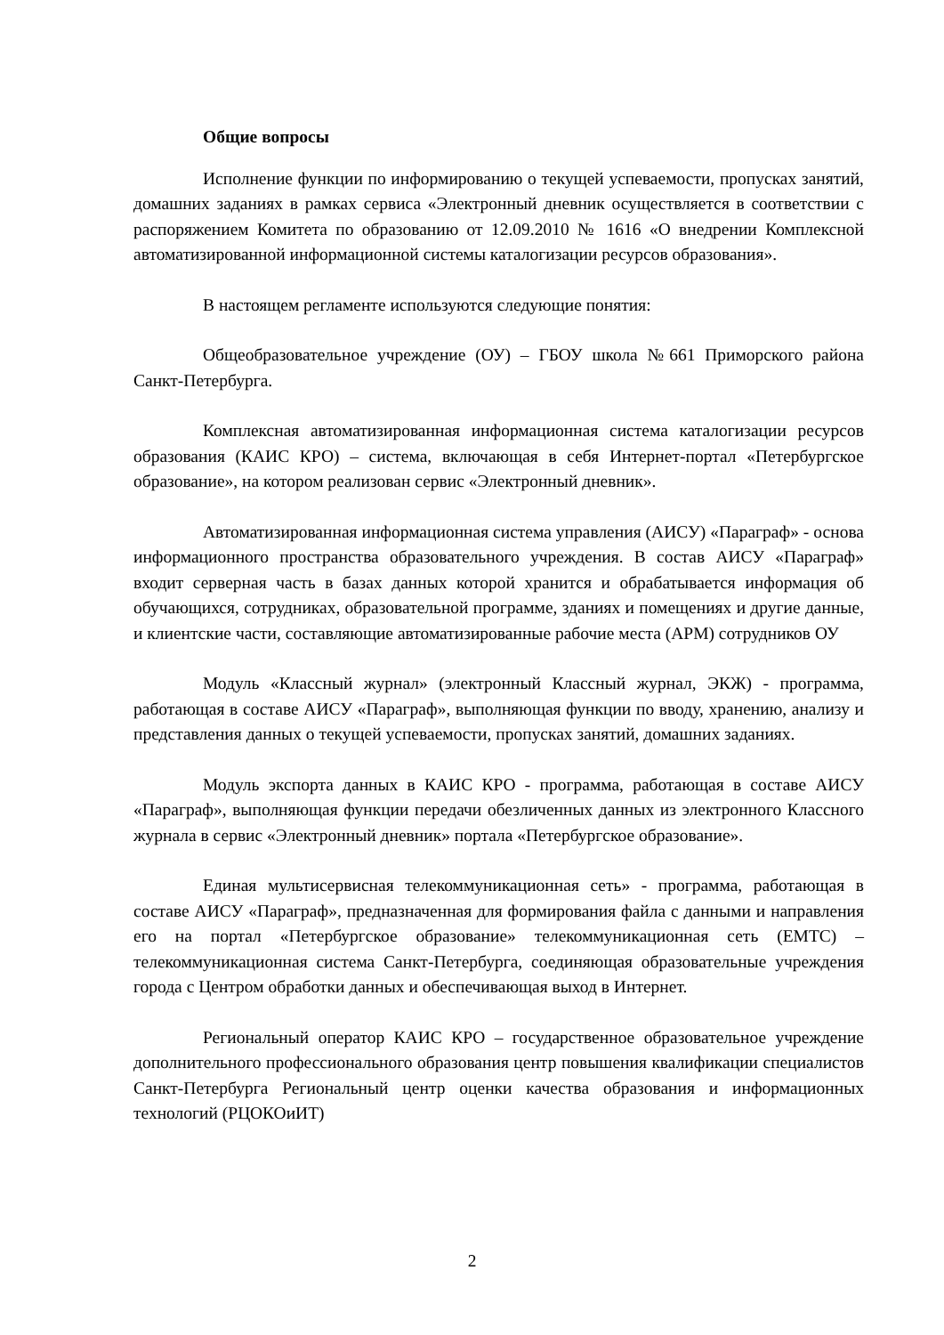Общие вопросы
Исполнение функции по информированию о текущей успеваемости, пропусках занятий, домашних заданиях в рамках сервиса «Электронный дневник осуществляется в соответствии с распоряжением Комитета по образованию от 12.09.2010 № 1616 «О внедрении Комплексной автоматизированной информационной системы каталогизации ресурсов образования».
В настоящем регламенте используются следующие понятия:
Общеобразовательное учреждение (ОУ) – ГБОУ школа №661 Приморского района Санкт-Петербурга.
Комплексная автоматизированная информационная система каталогизации ресурсов образования (КАИС КРО) – система, включающая в себя Интернет-портал «Петербургское образование», на котором реализован сервис «Электронный дневник».
Автоматизированная информационная система управления (АИСУ) «Параграф» - основа информационного пространства образовательного учреждения. В состав АИСУ «Параграф» входит серверная часть в базах данных которой хранится и обрабатывается информация об обучающихся, сотрудниках, образовательной программе, зданиях и помещениях и другие данные, и клиентские части, составляющие автоматизированные рабочие места (АРМ) сотрудников ОУ
Модуль «Классный журнал» (электронный Классный журнал, ЭКЖ) - программа, работающая в составе АИСУ «Параграф», выполняющая функции по вводу, хранению, анализу и представления данных о текущей успеваемости, пропусках занятий, домашних заданиях.
Модуль экспорта данных в КАИС КРО - программа, работающая в составе АИСУ «Параграф», выполняющая функции передачи обезличенных данных из электронного Классного журнала в сервис «Электронный дневник» портала «Петербургское образование».
Единая мультисервисная телекоммуникационная сеть» - программа, работающая в составе АИСУ «Параграф», предназначенная для формирования файла с данными и направления его на портал «Петербургское образование» телекоммуникационная сеть (ЕМТС) – телекоммуникационная система Санкт-Петербурга, соединяющая образовательные учреждения города с Центром обработки данных и обеспечивающая выход в Интернет.
Региональный оператор КАИС КРО – государственное образовательное учреждение дополнительного профессионального образования центр повышения квалификации специалистов Санкт-Петербурга Региональный центр оценки качества образования и информационных технологий (РЦОКОиИТ)
2